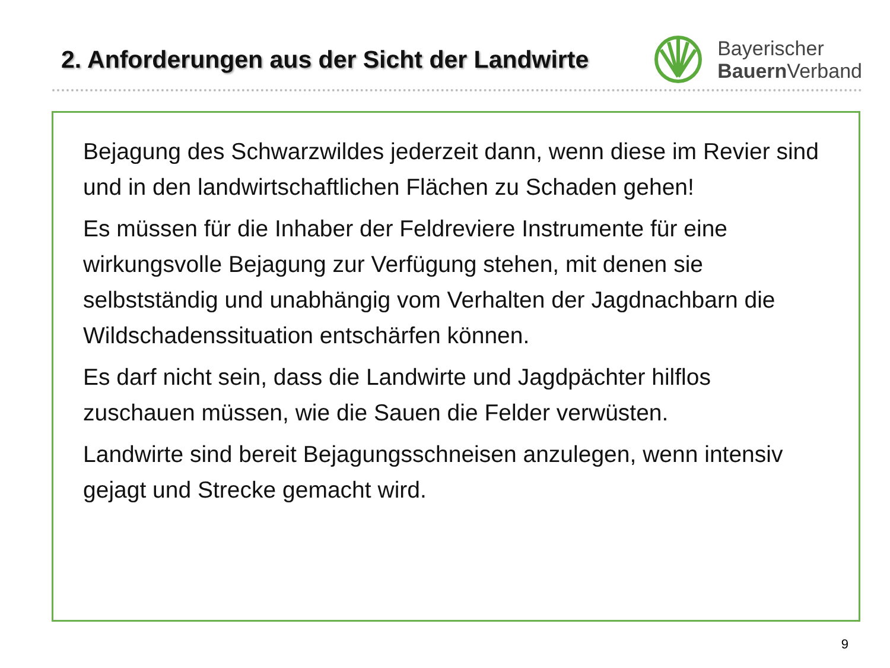2. Anforderungen aus der Sicht der Landwirte
Bayerischer
Bauern Verband
Bejagung des Schwarzwildes jederzeit dann, wenn diese im Revier sind und in den landwirtschaftlichen Flächen zu Schaden gehen!
Es müssen für die Inhaber der Feldreviere Instrumente für eine wirkungsvolle Bejagung zur Verfügung stehen, mit denen sie selbstständig und unabhängig vom Verhalten der Jagdnachbarn die Wildschadenssituation entschärfen können.
Es darf nicht sein, dass die Landwirte und Jagdpächter hilflos zuschauen müssen, wie die Sauen die Felder verwüsten.
Landwirte sind bereit Bejagungsschneisen anzulegen, wenn intensiv gejagt und Strecke gemacht wird.
9